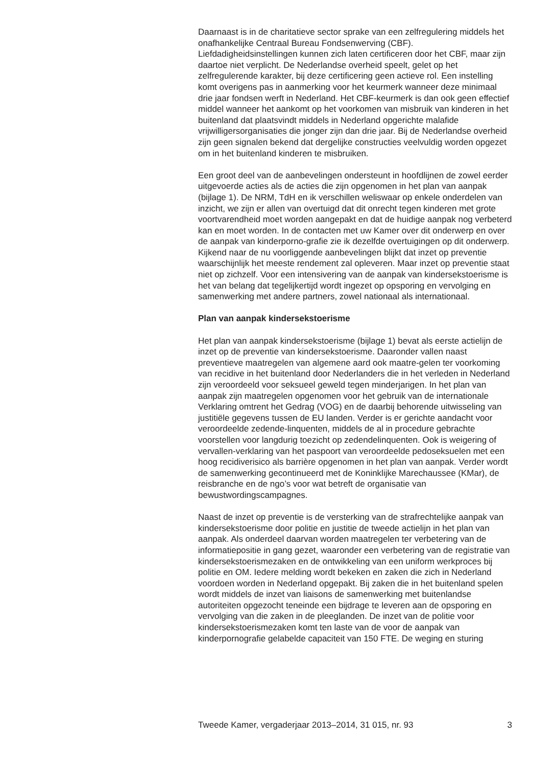Daarnaast is in de charitatieve sector sprake van een zelfregulering middels het onafhankelijke Centraal Bureau Fondsenwerving (CBF). Liefdadigheidsinstellingen kunnen zich laten certificeren door het CBF, maar zijn daartoe niet verplicht. De Nederlandse overheid speelt, gelet op het zelfregulerende karakter, bij deze certificering geen actieve rol. Een instelling komt overigens pas in aanmerking voor het keurmerk wanneer deze minimaal drie jaar fondsen werft in Nederland. Het CBF-keurmerk is dan ook geen effectief middel wanneer het aankomt op het voorkomen van misbruik van kinderen in het buitenland dat plaatsvindt middels in Nederland opgerichte malafide vrijwilligersorganisaties die jonger zijn dan drie jaar. Bij de Nederlandse overheid zijn geen signalen bekend dat dergelijke constructies veelvuldig worden opgezet om in het buitenland kinderen te misbruiken.
Een groot deel van de aanbevelingen ondersteunt in hoofdlijnen de zowel eerder uitgevoerde acties als de acties die zijn opgenomen in het plan van aanpak (bijlage 1). De NRM, TdH en ik verschillen weliswaar op enkele onderdelen van inzicht, we zijn er allen van overtuigd dat dit onrecht tegen kinderen met grote voortvarendheid moet worden aangepakt en dat de huidige aanpak nog verbeterd kan en moet worden. In de contacten met uw Kamer over dit onderwerp en over de aanpak van kinderporno-grafie zie ik dezelfde overtuigingen op dit onderwerp. Kijkend naar de nu voorliggende aanbevelingen blijkt dat inzet op preventie waarschijnlijk het meeste rendement zal opleveren. Maar inzet op preventie staat niet op zichzelf. Voor een intensivering van de aanpak van kindersekstoerisme is het van belang dat tegelijkertijd wordt ingezet op opsporing en vervolging en samenwerking met andere partners, zowel nationaal als internationaal.
Plan van aanpak kindersekstoerisme
Het plan van aanpak kindersekstoerisme (bijlage 1) bevat als eerste actielijn de inzet op de preventie van kindersekstoerisme. Daaronder vallen naast preventieve maatregelen van algemene aard ook maatre-gelen ter voorkoming van recidive in het buitenland door Nederlanders die in het verleden in Nederland zijn veroordeeld voor seksueel geweld tegen minderjarigen. In het plan van aanpak zijn maatregelen opgenomen voor het gebruik van de internationale Verklaring omtrent het Gedrag (VOG) en de daarbij behorende uitwisseling van justitiële gegevens tussen de EU landen. Verder is er gerichte aandacht voor veroordeelde zedende-linquenten, middels de al in procedure gebrachte voorstellen voor langdurig toezicht op zedendelinquenten. Ook is weigering of vervallen-verklaring van het paspoort van veroordeelde pedoseksuelen met een hoog recidiverisico als barrière opgenomen in het plan van aanpak. Verder wordt de samenwerking gecontinueerd met de Koninklijke Marechaussee (KMar), de reisbranche en de ngo’s voor wat betreft de organisatie van bewustwordingscampagnes.
Naast de inzet op preventie is de versterking van de strafrechtelijke aanpak van kindersekstoerisme door politie en justitie de tweede actielijn in het plan van aanpak. Als onderdeel daarvan worden maatregelen ter verbetering van de informatiepositie in gang gezet, waaronder een verbetering van de registratie van kindersekstoerismezaken en de ontwikkeling van een uniform werkproces bij politie en OM. Iedere melding wordt bekeken en zaken die zich in Nederland voordoen worden in Nederland opgepakt. Bij zaken die in het buitenland spelen wordt middels de inzet van liaisons de samenwerking met buitenlandse autoriteiten opgezocht teneinde een bijdrage te leveren aan de opsporing en vervolging van die zaken in de pleeglanden. De inzet van de politie voor kindersekstoerismezaken komt ten laste van de voor de aanpak van kinderpornografie gelabelde capaciteit van 150 FTE. De weging en sturing
Tweede Kamer, vergaderjaar 2013–2014, 31 015, nr. 93 3